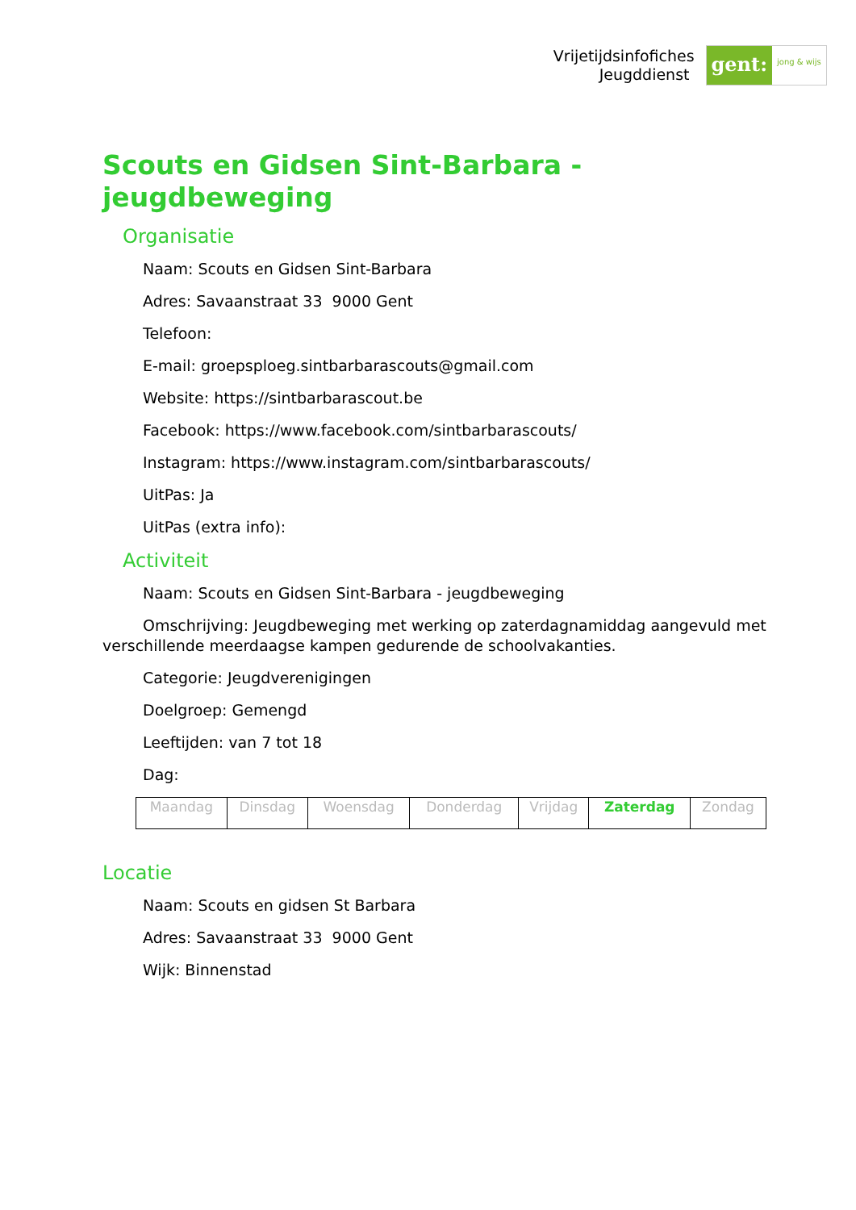Vrijetijdsinfofiches
Jeugddienst
gent:
jong & wijs
Scouts en Gidsen Sint-Barbara - jeugdbeweging
Organisatie
Naam: Scouts en Gidsen Sint-Barbara
Adres: Savaanstraat 33 9000 Gent
Telefoon:
E-mail: groepsploeg.sintbarbarascouts@gmail.com
Website: https://sintbarbarascout.be
Facebook: https://www.facebook.com/sintbarbarascouts/
Instagram: https://www.instagram.com/sintbarbarascouts/
UitPas: Ja
UitPas (extra info):
Activiteit
Naam: Scouts en Gidsen Sint-Barbara - jeugdbeweging
Omschrijving: Jeugdbeweging met werking op zaterdagnamiddag aangevuld met verschillende meerdaagse kampen gedurende de schoolvakanties.
Categorie: Jeugdverenigingen
Doelgroep: Gemengd
Leeftijden: van 7 tot 18
Dag:
| Maandag | Dinsdag | Woensdag | Donderdag | Vrijdag | Zaterdag | Zondag |
Locatie
Naam: Scouts en gidsen St Barbara
Adres: Savaanstraat 33 9000 Gent
Wijk: Binnenstad